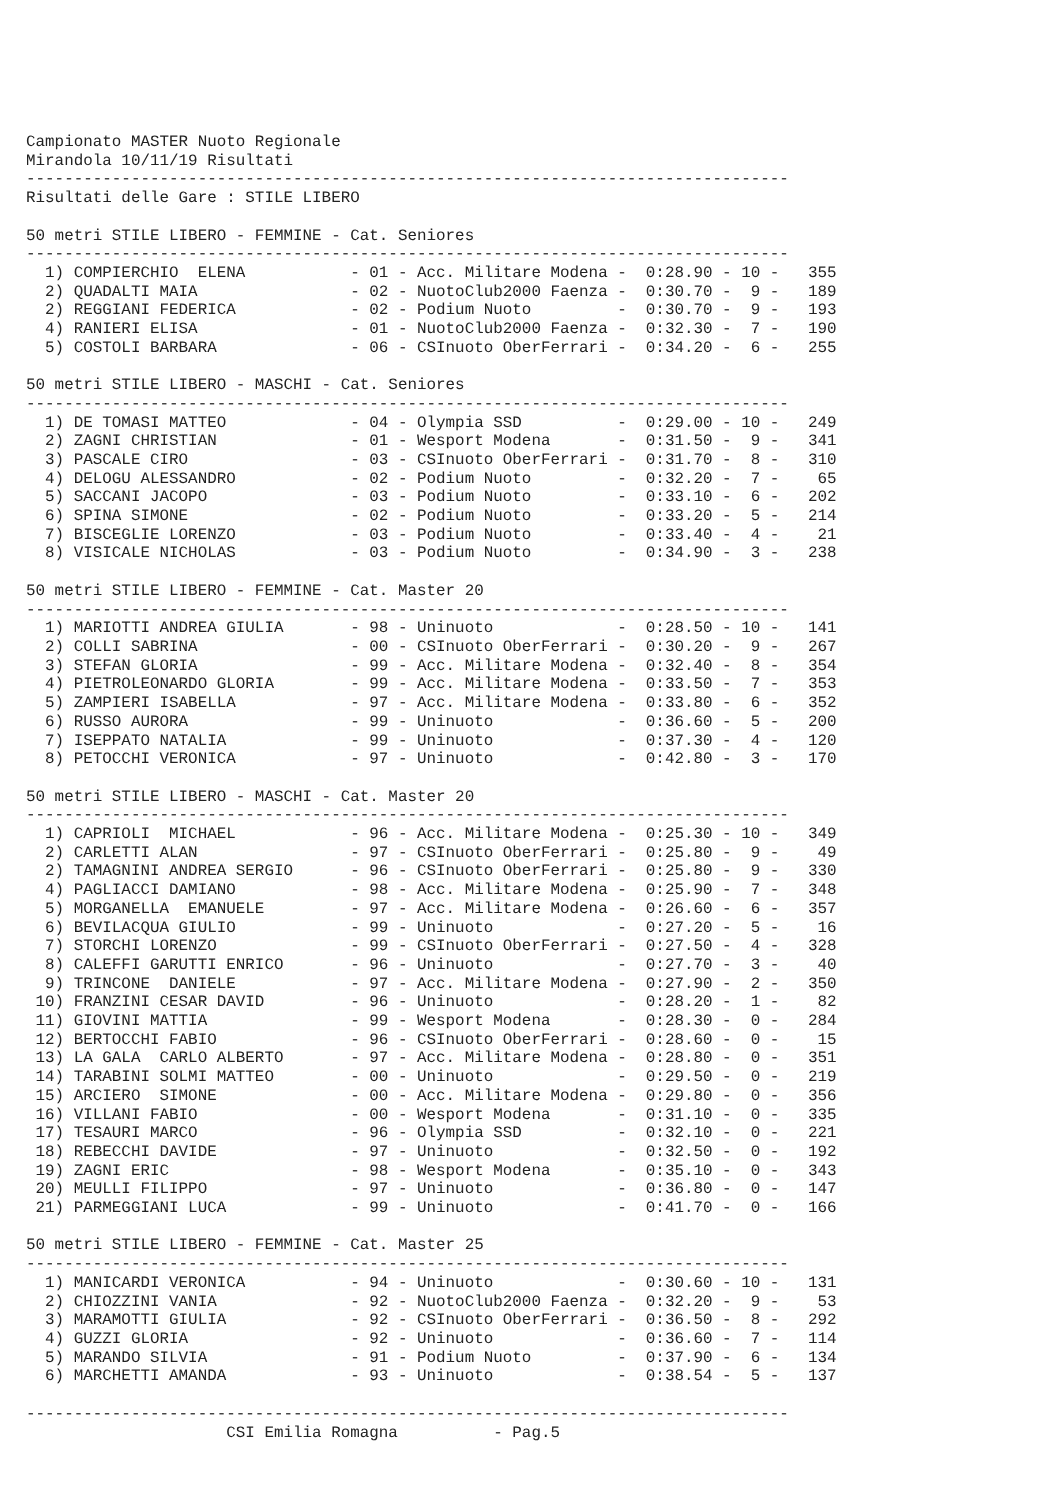Campionato MASTER Nuoto Regionale
Mirandola 10/11/19 Risultati
--------------------------------------------------------------------------------
Risultati delle Gare : STILE LIBERO

50 metri STILE LIBERO - FEMMINE - Cat. Seniores
--------------------------------------------------------------------------------
  1) COMPIERCHIO  ELENA           - 01 - Acc. Militare Modena -  0:28.90 - 10 -   355
  2) QUADALTI MAIA                - 02 - NuotoClub2000 Faenza -  0:30.70 -  9 -   189
  2) REGGIANI FEDERICA            - 02 - Podium Nuoto         -  0:30.70 -  9 -   193
  4) RANIERI ELISA                - 01 - NuotoClub2000 Faenza -  0:32.30 -  7 -   190
  5) COSTOLI BARBARA              - 06 - CSInuoto OberFerrari -  0:34.20 -  6 -   255

50 metri STILE LIBERO - MASCHI - Cat. Seniores
--------------------------------------------------------------------------------
  1) DE TOMASI MATTEO             - 04 - Olympia SSD          -  0:29.00 - 10 -   249
  2) ZAGNI CHRISTIAN              - 01 - Wesport Modena       -  0:31.50 -  9 -   341
  3) PASCALE CIRO                 - 03 - CSInuoto OberFerrari -  0:31.70 -  8 -   310
  4) DELOGU ALESSANDRO            - 02 - Podium Nuoto         -  0:32.20 -  7 -    65
  5) SACCANI JACOPO               - 03 - Podium Nuoto         -  0:33.10 -  6 -   202
  6) SPINA SIMONE                 - 02 - Podium Nuoto         -  0:33.20 -  5 -   214
  7) BISCEGLIE LORENZO            - 03 - Podium Nuoto         -  0:33.40 -  4 -    21
  8) VISICALE NICHOLAS            - 03 - Podium Nuoto         -  0:34.90 -  3 -   238

50 metri STILE LIBERO - FEMMINE - Cat. Master 20
--------------------------------------------------------------------------------
  1) MARIOTTI ANDREA GIULIA       - 98 - Uninuoto             -  0:28.50 - 10 -   141
  2) COLLI SABRINA                - 00 - CSInuoto OberFerrari -  0:30.20 -  9 -   267
  3) STEFAN GLORIA                - 99 - Acc. Militare Modena -  0:32.40 -  8 -   354
  4) PIETROLEONARDO GLORIA        - 99 - Acc. Militare Modena -  0:33.50 -  7 -   353
  5) ZAMPIERI ISABELLA            - 97 - Acc. Militare Modena -  0:33.80 -  6 -   352
  6) RUSSO AURORA                 - 99 - Uninuoto             -  0:36.60 -  5 -   200
  7) ISEPPATO NATALIA             - 99 - Uninuoto             -  0:37.30 -  4 -   120
  8) PETOCCHI VERONICA            - 97 - Uninuoto             -  0:42.80 -  3 -   170

50 metri STILE LIBERO - MASCHI - Cat. Master 20
--------------------------------------------------------------------------------
  1) CAPRIOLI  MICHAEL            - 96 - Acc. Militare Modena -  0:25.30 - 10 -   349
  2) CARLETTI ALAN                - 97 - CSInuoto OberFerrari -  0:25.80 -  9 -    49
  2) TAMAGNINI ANDREA SERGIO      - 96 - CSInuoto OberFerrari -  0:25.80 -  9 -   330
  4) PAGLIACCI DAMIANO            - 98 - Acc. Militare Modena -  0:25.90 -  7 -   348
  5) MORGANELLA  EMANUELE         - 97 - Acc. Militare Modena -  0:26.60 -  6 -   357
  6) BEVILACQUA GIULIO            - 99 - Uninuoto             -  0:27.20 -  5 -    16
  7) STORCHI LORENZO              - 99 - CSInuoto OberFerrari -  0:27.50 -  4 -   328
  8) CALEFFI GARUTTI ENRICO       - 96 - Uninuoto             -  0:27.70 -  3 -    40
  9) TRINCONE  DANIELE            - 97 - Acc. Militare Modena -  0:27.90 -  2 -   350
 10) FRANZINI CESAR DAVID         - 96 - Uninuoto             -  0:28.20 -  1 -    82
 11) GIOVINI MATTIA               - 99 - Wesport Modena       -  0:28.30 -  0 -   284
 12) BERTOCCHI FABIO              - 96 - CSInuoto OberFerrari -  0:28.60 -  0 -    15
 13) LA GALA  CARLO ALBERTO       - 97 - Acc. Militare Modena -  0:28.80 -  0 -   351
 14) TARABINI SOLMI MATTEO        - 00 - Uninuoto             -  0:29.50 -  0 -   219
 15) ARCIERO  SIMONE              - 00 - Acc. Militare Modena -  0:29.80 -  0 -   356
 16) VILLANI FABIO                - 00 - Wesport Modena       -  0:31.10 -  0 -   335
 17) TESAURI MARCO                - 96 - Olympia SSD          -  0:32.10 -  0 -   221
 18) REBECCHI DAVIDE              - 97 - Uninuoto             -  0:32.50 -  0 -   192
 19) ZAGNI ERIC                   - 98 - Wesport Modena       -  0:35.10 -  0 -   343
 20) MEULLI FILIPPO               - 97 - Uninuoto             -  0:36.80 -  0 -   147
 21) PARMEGGIANI LUCA             - 99 - Uninuoto             -  0:41.70 -  0 -   166

50 metri STILE LIBERO - FEMMINE - Cat. Master 25
--------------------------------------------------------------------------------
  1) MANICARDI VERONICA           - 94 - Uninuoto             -  0:30.60 - 10 -   131
  2) CHIOZZINI VANIA              - 92 - NuotoClub2000 Faenza -  0:32.20 -  9 -    53
  3) MARAMOTTI GIULIA             - 92 - CSInuoto OberFerrari -  0:36.50 -  8 -   292
  4) GUZZI GLORIA                 - 92 - Uninuoto             -  0:36.60 -  7 -   114
  5) MARANDO SILVIA               - 91 - Podium Nuoto         -  0:37.90 -  6 -   134
  6) MARCHETTI AMANDA             - 93 - Uninuoto             -  0:38.54 -  5 -   137

--------------------------------------------------------------------------------
                     CSI Emilia Romagna          - Pag.5